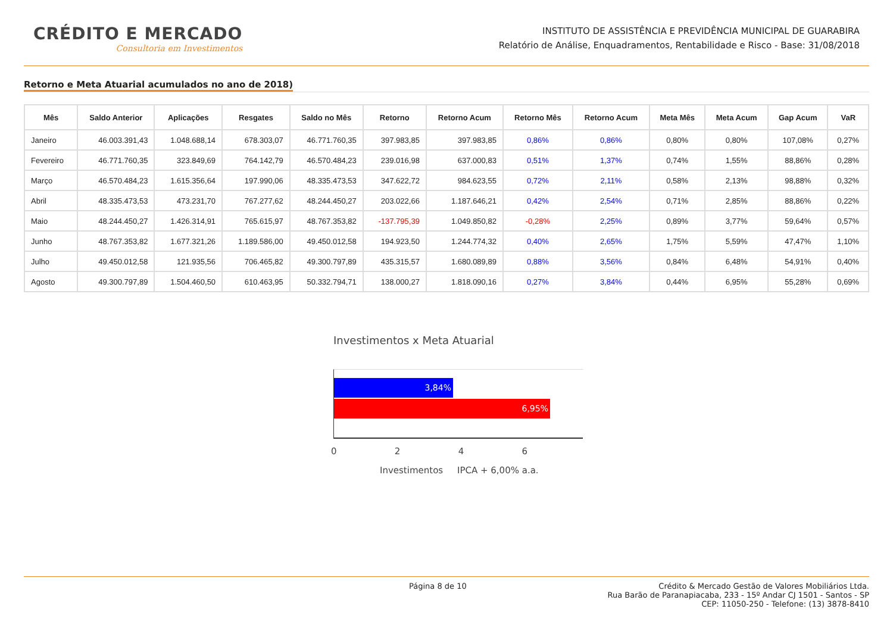CRÉDITO E MERCADO
Consultoria em Investimentos
INSTITUTO DE ASSISTÊNCIA E PREVIDÊNCIA MUNICIPAL DE GUARABIRA
Relatório de Análise, Enquadramentos, Rentabilidade e Risco - Base: 31/08/2018
Retorno e Meta Atuarial acumulados no ano de 2018)
| Mês | Saldo Anterior | Aplicações | Resgates | Saldo no Mês | Retorno | Retorno Acum | Retorno Mês | Retorno Acum | Meta Mês | Meta Acum | Gap Acum | VaR |
| --- | --- | --- | --- | --- | --- | --- | --- | --- | --- | --- | --- | --- |
| Janeiro | 46.003.391,43 | 1.048.688,14 | 678.303,07 | 46.771.760,35 | 397.983,85 | 397.983,85 | 0,86% | 0,86% | 0,80% | 0,80% | 107,08% | 0,27% |
| Fevereiro | 46.771.760,35 | 323.849,69 | 764.142,79 | 46.570.484,23 | 239.016,98 | 637.000,83 | 0,51% | 1,37% | 0,74% | 1,55% | 88,86% | 0,28% |
| Março | 46.570.484,23 | 1.615.356,64 | 197.990,06 | 48.335.473,53 | 347.622,72 | 984.623,55 | 0,72% | 2,11% | 0,58% | 2,13% | 98,88% | 0,32% |
| Abril | 48.335.473,53 | 473.231,70 | 767.277,62 | 48.244.450,27 | 203.022,66 | 1.187.646,21 | 0,42% | 2,54% | 0,71% | 2,85% | 88,86% | 0,22% |
| Maio | 48.244.450,27 | 1.426.314,91 | 765.615,97 | 48.767.353,82 | -137.795,39 | 1.049.850,82 | -0,28% | 2,25% | 0,89% | 3,77% | 59,64% | 0,57% |
| Junho | 48.767.353,82 | 1.677.321,26 | 1.189.586,00 | 49.450.012,58 | 194.923,50 | 1.244.774,32 | 0,40% | 2,65% | 1,75% | 5,59% | 47,47% | 1,10% |
| Julho | 49.450.012,58 | 121.935,56 | 706.465,82 | 49.300.797,89 | 435.315,57 | 1.680.089,89 | 0,88% | 3,56% | 0,84% | 6,48% | 54,91% | 0,40% |
| Agosto | 49.300.797,89 | 1.504.460,50 | 610.463,95 | 50.332.794,71 | 138.000,27 | 1.818.090,16 | 0,27% | 3,84% | 0,44% | 6,95% | 55,28% | 0,69% |
Investimentos x Meta Atuarial
3,84%
6,95%
0 2 4 6
Investimentos IPCA + 6,00% a.a.
Página 8 de 10 Crédito & Mercado Gestão de Valores Mobiliários Ltda.
Rua Barão de Paranapiacaba, 233 - 15º Andar CJ 1501 - Santos - SP
CEP: 11050-250 - Telefone: (13) 3878-8410